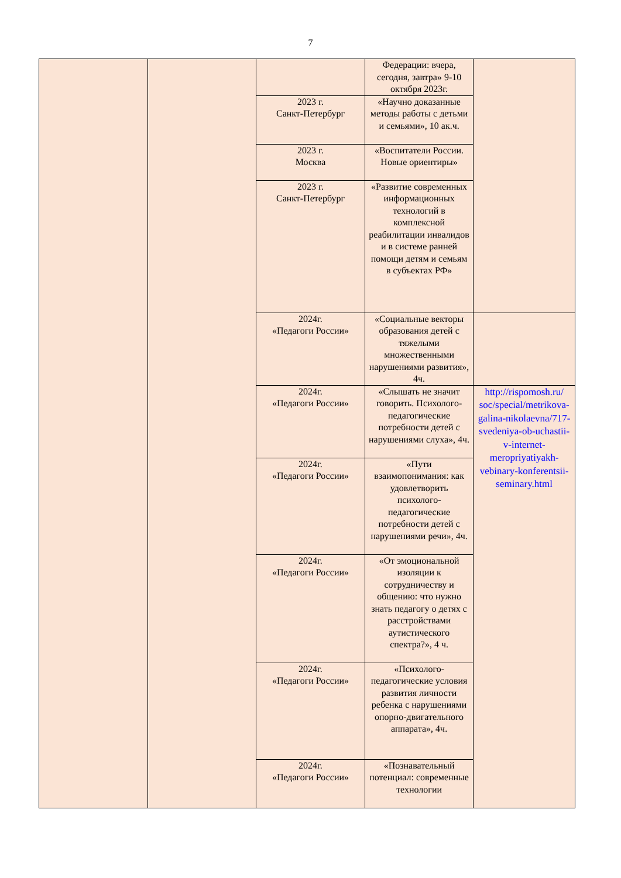7
| | | | Федерации: вчера, сегодня, завтра» 9-10 октября 2023г. | |
| | | 2023 г. Санкт-Петербург | «Научно доказанные методы работы с детьми и семьями», 10 ак.ч. | |
| | | 2023 г. Москва | «Воспитатели России. Новые ориентиры» | |
| | | 2023 г. Санкт-Петербург | «Развитие современных информационных технологий в комплексной реабилитации инвалидов и в системе ранней помощи детям и семьям в субъектах РФ» | |
| | | 2024г. «Педагоги России» | «Социальные векторы образования детей с тяжелыми множественными нарушениями развития», 4ч. | |
| | | 2024г. «Педагоги России» | «Слышать не значит говорить. Психолого-педагогические потребности детей с нарушениями слуха», 4ч. | http://rispomosh.ru/ soc/special/metrikova-galina-nikolaevna/717-svedeniya-ob-uchastii-v-internet-meropriyatiyakh-vebinary-konferentsii-seminary.html |
| | | 2024г. «Педагоги России» | «Пути взаимопонимания: как удовлетворить психолого-педагогические потребности детей с нарушениями речи», 4ч. | |
| | | 2024г. «Педагоги России» | «От эмоциональной изоляции к сотрудничеству и общению: что нужно знать педагогу о детях с расстройствами аутистического спектра?», 4 ч. | |
| | | 2024г. «Педагоги России» | «Психолого-педагогические условия развития личности ребенка с нарушениями опорно-двигательного аппарата», 4ч. | |
| | | 2024г. «Педагоги России» | «Познавательный потенциал: современные технологии | |